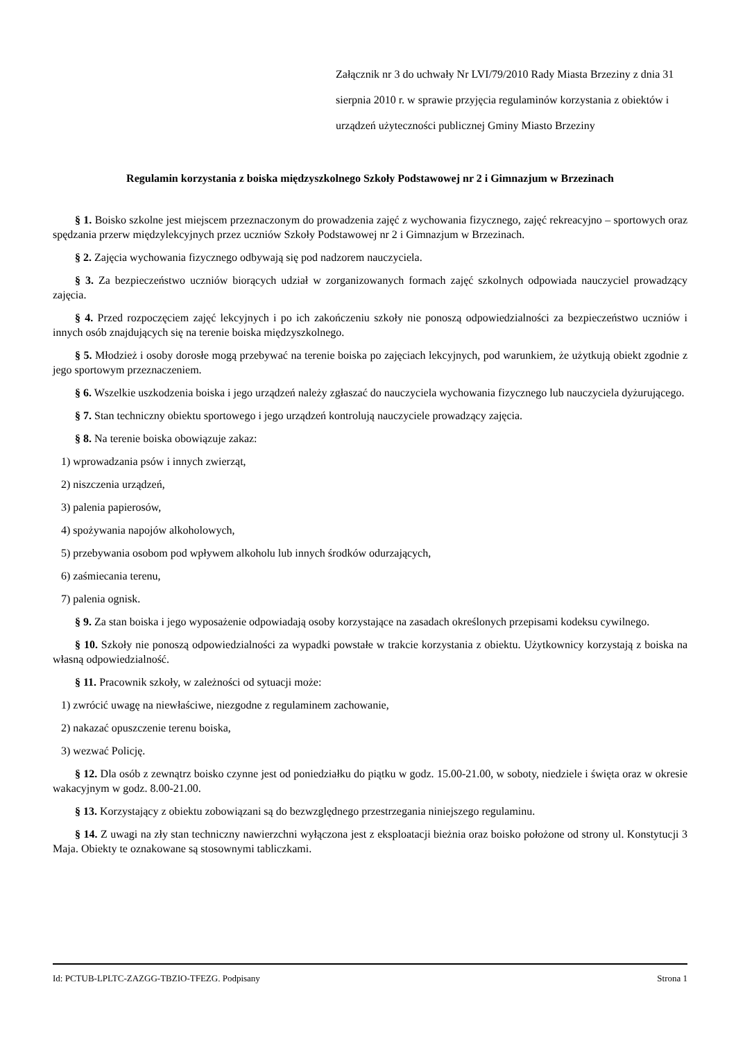Załącznik nr 3 do uchwały Nr LVI/79/2010 Rady Miasta Brzeziny z dnia 31 sierpnia 2010 r. w sprawie przyjęcia regulaminów korzystania z obiektów i urządzeń użyteczności publicznej Gminy Miasto Brzeziny
Regulamin korzystania z boiska międzyszkolnego Szkoły Podstawowej nr 2 i Gimnazjum w Brzezinach
§ 1. Boisko szkolne jest miejscem przeznaczonym do prowadzenia zajęć z wychowania fizycznego, zajęć rekreacyjno – sportowych oraz spędzania przerw międzylekcyjnych przez uczniów Szkoły Podstawowej nr 2 i Gimnazjum w Brzezinach.
§ 2. Zajęcia wychowania fizycznego odbywają się pod nadzorem nauczyciela.
§ 3. Za bezpieczeństwo uczniów biorących udział w zorganizowanych formach zajęć szkolnych odpowiada nauczyciel prowadzący zajęcia.
§ 4. Przed rozpoczęciem zajęć lekcyjnych i po ich zakończeniu szkoły nie ponoszą odpowiedzialności za bezpieczeństwo uczniów i innych osób znajdujących się na terenie boiska międzyszkolnego.
§ 5. Młodzież i osoby dorosłe mogą przebywać na terenie boiska po zajęciach lekcyjnych, pod warunkiem, że użytkują obiekt zgodnie z jego sportowym przeznaczeniem.
§ 6. Wszelkie uszkodzenia boiska i jego urządzeń należy zgłaszać do nauczyciela wychowania fizycznego lub nauczyciela dyżurującego.
§ 7. Stan techniczny obiektu sportowego i jego urządzeń kontrolują nauczyciele prowadzący zajęcia.
§ 8. Na terenie boiska obowiązuje zakaz:
1) wprowadzania psów i innych zwierząt,
2) niszczenia urządzeń,
3) palenia papierosów,
4) spożywania napojów alkoholowych,
5) przebywania osobom pod wpływem alkoholu lub innych środków odurzających,
6) zaśmiecania terenu,
7) palenia ognisk.
§ 9. Za stan boiska i jego wyposażenie odpowiadają osoby korzystające na zasadach określonych przepisami kodeksu cywilnego.
§ 10. Szkoły nie ponoszą odpowiedzialności za wypadki powstałe w trakcie korzystania z obiektu. Użytkownicy korzystają z boiska na własną odpowiedzialność.
§ 11. Pracownik szkoły, w zależności od sytuacji może:
1) zwrócić uwagę na niewłaściwe, niezgodne z regulaminem zachowanie,
2) nakazać opuszczenie terenu boiska,
3) wezwać Policję.
§ 12. Dla osób z zewnątrz boisko czynne jest od poniedziałku do piątku w godz. 15.00-21.00, w soboty, niedziele i święta oraz w okresie wakacyjnym w godz. 8.00-21.00.
§ 13. Korzystający z obiektu zobowiązani są do bezwzględnego przestrzegania niniejszego regulaminu.
§ 14. Z uwagi na zły stan techniczny nawierzchni wyłączona jest z eksploatacji bieżnia oraz boisko położone od strony ul. Konstytucji 3 Maja. Obiekty te oznakowane są stosownymi tabliczkami.
Id: PCTUB-LPLTC-ZAZGG-TBZIO-TFEZG. Podpisany Strona 1